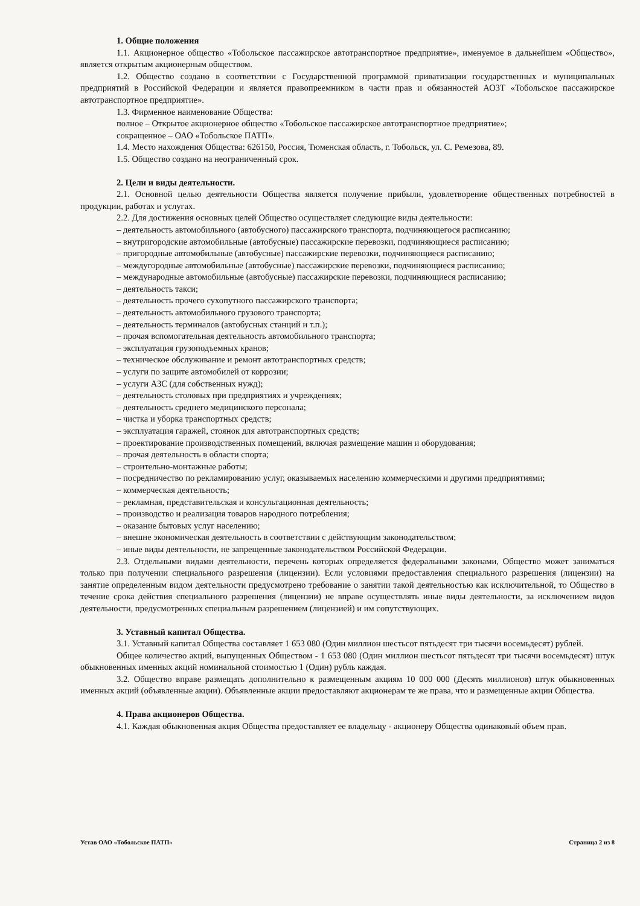1. Общие положения
1.1. Акционерное общество «Тобольское пассажирское автотранспортное предприятие», именуемое в дальнейшем «Общество», является открытым акционерным обществом.
1.2. Общество создано в соответствии с Государственной программой приватизации государственных и муниципальных предприятий в Российской Федерации и является правопреемником в части прав и обязанностей АОЗТ «Тобольское пассажирское автотранспортное предприятие».
1.3. Фирменное наименование Общества:
полное – Открытое акционерное общество «Тобольское пассажирское автотранспортное предприятие»;
сокращенное – ОАО «Тобольское ПАТП».
1.4. Место нахождения Общества: 626150, Россия, Тюменская область, г. Тобольск, ул. С. Ремезова, 89.
1.5. Общество создано на неограниченный срок.
2. Цели и виды деятельности.
2.1. Основной целью деятельности Общества является получение прибыли, удовлетворение общественных потребностей в продукции, работах и услугах.
2.2. Для достижения основных целей Общество осуществляет следующие виды деятельности:
– деятельность автомобильного (автобусного) пассажирского транспорта, подчиняющегося расписанию;
– внутригородские автомобильные (автобусные) пассажирские перевозки, подчиняющиеся расписанию;
– пригородные автомобильные (автобусные) пассажирские перевозки, подчиняющиеся расписанию;
– междугородные автомобильные (автобусные) пассажирские перевозки, подчиняющиеся расписанию;
– международные автомобильные (автобусные) пассажирские перевозки, подчиняющиеся расписанию;
– деятельность такси;
– деятельность прочего сухопутного пассажирского транспорта;
– деятельность автомобильного грузового транспорта;
– деятельность терминалов (автобусных станций и т.п.);
– прочая вспомогательная деятельность автомобильного транспорта;
– эксплуатация грузоподъемных кранов;
– техническое обслуживание и ремонт автотранспортных средств;
– услуги по защите автомобилей от коррозии;
– услуги АЗС (для собственных нужд);
– деятельность столовых при предприятиях и учреждениях;
– деятельность среднего медицинского персонала;
– чистка и уборка транспортных средств;
– эксплуатация гаражей, стоянок для автотранспортных средств;
– проектирование производственных помещений, включая размещение машин и оборудования;
– прочая деятельность в области спорта;
– строительно-монтажные работы;
– посредничество по рекламированию услуг, оказываемых населению коммерческими и другими предприятиями;
– коммерческая деятельность;
– рекламная, представительская и консультационная деятельность;
– производство и реализация товаров народного потребления;
– оказание бытовых услуг населению;
– внешне экономическая деятельность в соответствии с действующим законодательством;
– иные виды деятельности, не запрещенные законодательством Российской Федерации.
2.3. Отдельными видами деятельности, перечень которых определяется федеральными законами, Общество может заниматься только при получении специального разрешения (лицензии). Если условиями предоставления специального разрешения (лицензии) на занятие определенным видом деятельности предусмотрено требование о занятии такой деятельностью как исключительной, то Общество в течение срока действия специального разрешения (лицензии) не вправе осуществлять иные виды деятельности, за исключением видов деятельности, предусмотренных специальным разрешением (лицензией) и им сопутствующих.
3. Уставный капитал Общества.
3.1. Уставный капитал Общества составляет 1 653 080 (Один миллион шестьсот пятьдесят три тысячи восемьдесят) рублей.
Общее количество акций, выпущенных Обществом - 1 653 080 (Один миллион шестьсот пятьдесят три тысячи восемьдесят) штук обыкновенных именных акций номинальной стоимостью 1 (Один) рубль каждая.
3.2. Общество вправе размещать дополнительно к размещенным акциям 10 000 000 (Десять миллионов) штук обыкновенных именных акций (объявленные акции). Объявленные акции предоставляют акционерам те же права, что и размещенные акции Общества.
4. Права акционеров Общества.
4.1. Каждая обыкновенная акция Общества предоставляет ее владельцу - акционеру Общества одинаковый объем прав.
Устав ОАО «Тобольское ПАТП» Страница 2 из 8